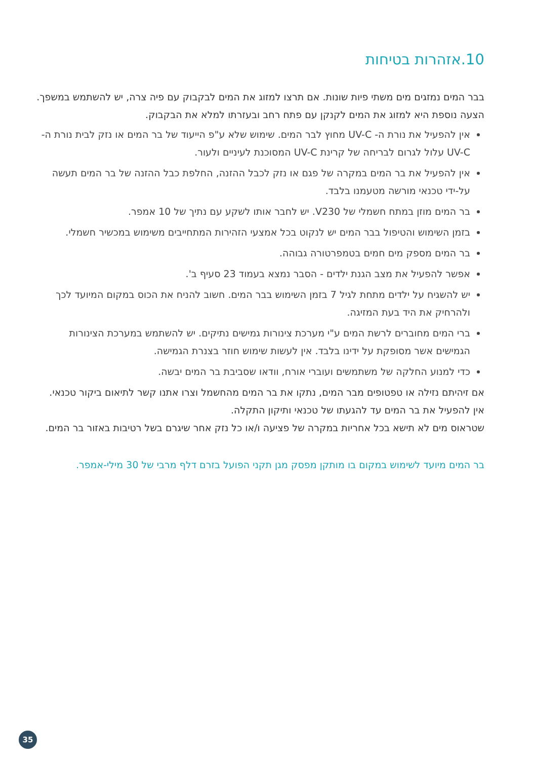10.אזהרות בטיחות
בבר המים נמזגים מים משתי פיות שונות. אם תרצו למזוג את המים לבקבוק עם פיה צרה, יש להשתמש במשפך. הצעה נוספת היא למזוג את המים לקנקן עם פתח רחב ובעזרתו למלא את הבקבוק.
אין להפעיל את נורת ה- UV-C מחוץ לבר המים. שימוש שלא ע"פ הייעוד של בר המים או נזק לבית נורת ה-UV-C עלול לגרום לבריחה של קרינת UV-C המסוכנת לעיניים ולעור.
אין להפעיל את בר המים במקרה של פגם או נזק לכבל ההזנה, החלפת כבל ההזנה של בר המים תעשה על-ידי טכנאי מורשה מטעמנו בלבד.
בר המים מוזן במתח חשמלי של V230. יש לחבר אותו לשקע עם נתיך של 10 אמפר.
בזמן השימוש והטיפול בבר המים יש לנקוט בכל אמצעי הזהירות המתחייבים משימוש במכשיר חשמלי.
בר המים מספק מים חמים בטמפרטורה גבוהה.
אפשר להפעיל את מצב הגנת ילדים - הסבר נמצא בעמוד 23 סעיף ב'.
יש להשגיח על ילדים מתחת לגיל 7 בזמן השימוש בבר המים. חשוב להניח את הכוס במקום המיועד לכך ולהרחיק את היד בעת המזיגה.
ברי המים מחוברים לרשת המים ע"י מערכת צינורות גמישים נתיקים. יש להשתמש במערכת הצינורות הגמישים אשר מסופקת על ידינו בלבד. אין לעשות שימוש חוזר בצנרת הגמישה.
כדי למנוע החלקה של משתמשים ועוברי אורח, וודאו שסביבת בר המים יבשה.
אם זיהיתם נזילה או טפטופים מבר המים, נתקו את בר המים מהחשמל וצרו אתנו קשר לתיאום ביקור טכנאי. אין להפעיל את בר המים עד להגעתו של טכנאי ותיקון התקלה.
שטראוס מים לא תישא בכל אחריות במקרה של פציעה ו/או כל נזק אחר שיגרם בשל רטיבות באזור בר המים.
בר המים מיועד לשימוש במקום בו מותקן מפסק מגן תקני הפועל בזרם דלף מרבי של 30 מילי-אמפר.
35